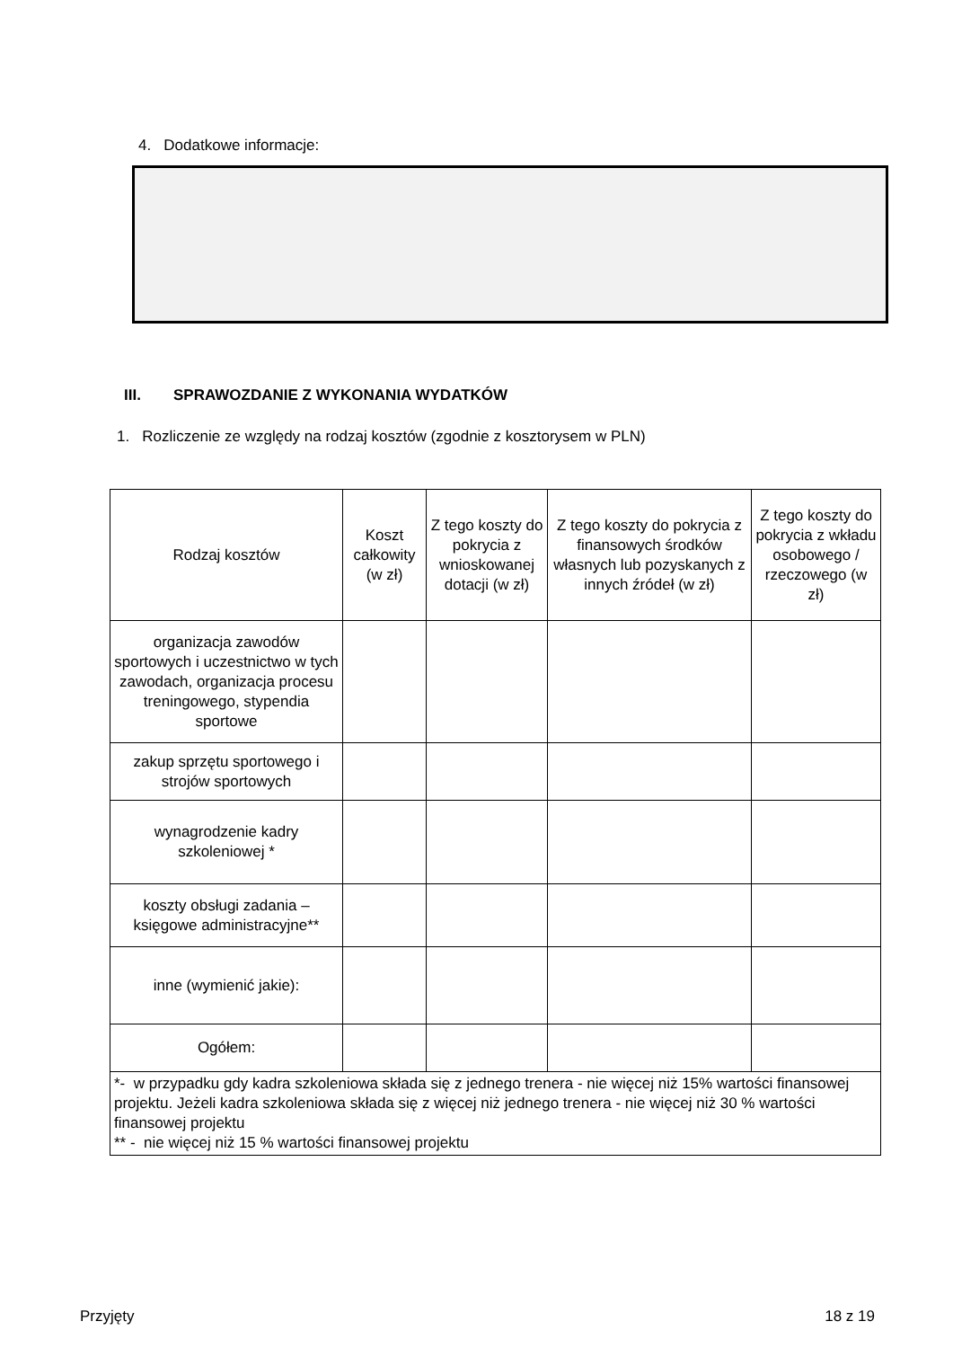4. Dodatkowe informacje:
III. SPRAWOZDANIE Z WYKONANIA WYDATKÓW
1. Rozliczenie ze względy na rodzaj kosztów (zgodnie z kosztorysem w PLN)
| Rodzaj kosztów | Koszt całkowity (w zł) | Z tego koszty do pokrycia z wnioskowanej dotacji (w zł) | Z tego koszty do pokrycia z finansowych środków własnych lub pozyskanych z innych źródeł (w zł) | Z tego koszty do pokrycia z wkładu osobowego / rzeczowego (w zł) |
| --- | --- | --- | --- | --- |
| organizacja zawodów sportowych i uczestnictwo w tych zawodach, organizacja procesu treningowego, stypendia sportowe | | | | |
| zakup sprzętu sportowego i strojów sportowych | | | | |
| wynagrodzenie kadry szkoleniowej * | | | | |
| koszty obsługi zadania – księgowe administracyjne** | | | | |
| inne (wymienić jakie): | | | | |
| Ogółem: | | | | |
| *- w przypadku gdy kadra szkoleniowa składa się z jednego trenera - nie więcej niż 15% wartości finansowej projektu. Jeżeli kadra szkoleniowa składa się z więcej niż jednego trenera - nie więcej niż 30 % wartości finansowej projektu ** - nie więcej niż 15 % wartości finansowej projektu | | | | |
Przyjęty 18 z 19